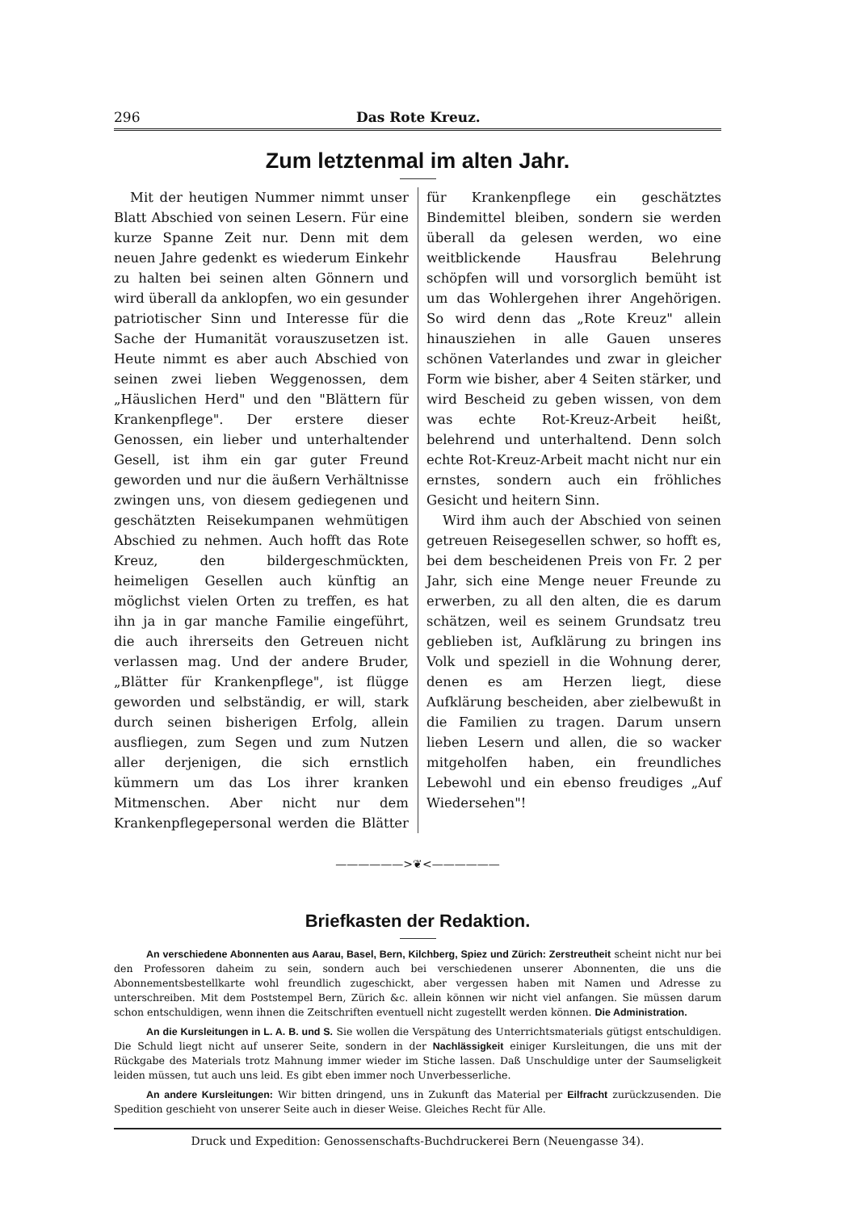296 Das Rote Kreuz.
Zum letztenmal im alten Jahr.
Mit der heutigen Nummer nimmt unser Blatt Abschied von seinen Lesern. Für eine kurze Spanne Zeit nur. Denn mit dem neuen Jahre gedenkt es wiederum Einkehr zu halten bei seinen alten Gönnern und wird überall da anklopfen, wo ein gesunder patriotischer Sinn und Interesse für die Sache der Humanität vorauszusetzen ist. Heute nimmt es aber auch Abschied von seinen zwei lieben Weggenossen, dem „Häuslichen Herd" und den "Blättern für Krankenpflege". Der erstere dieser Genossen, ein lieber und unterhaltender Gesell, ist ihm ein gar guter Freund geworden und nur die äußern Verhältnisse zwingen uns, von diesem gediegenen und geschätzten Reisekumpanen wehmütigen Abschied zu nehmen. Auch hofft das Rote Kreuz, den bildergeschmückten, heimeligen Gesellen auch künftig an möglichst vielen Orten zu treffen, es hat ihn ja in gar manche Familie eingeführt, die auch ihrerseits den Getreuen nicht verlassen mag. Und der andere Bruder, „Blätter für Krankenpflege", ist flügge geworden und selbständig, er will, stark durch seinen bisherigen Erfolg, allein ausfliegen, zum Segen und zum Nutzen aller derjenigen, die sich ernstlich kümmern um das Los ihrer kranken Mitmenschen. Aber nicht nur dem Krankenpflegepersonal werden die Blätter für Krankenpflege ein geschätztes Bindemittel bleiben, sondern sie werden überall da gelesen werden, wo eine weitblickende Hausfrau Belehrung schöpfen will und vorsorglich bemüht ist um das Wohlergehen ihrer Angehörigen. So wird denn das „Rote Kreuz" allein hinausziehen in alle Gauen unseres schönen Vaterlandes und zwar in gleicher Form wie bisher, aber 4 Seiten stärker, und wird Bescheid zu geben wissen, von dem was echte Rot-Kreuz-Arbeit heißt, belehrend und unterhaltend. Denn solch echte Rot-Kreuz-Arbeit macht nicht nur ein ernstes, sondern auch ein fröhliches Gesicht und heitern Sinn.
Wird ihm auch der Abschied von seinen getreuen Reisegesellen schwer, so hofft es, bei dem bescheidenen Preis von Fr. 2 per Jahr, sich eine Menge neuer Freunde zu erwerben, zu all den alten, die es darum schätzen, weil es seinem Grundsatz treu geblieben ist, Aufklärung zu bringen ins Volk und speziell in die Wohnung derer, denen es am Herzen liegt, diese Aufklärung bescheiden, aber zielbewußt in die Familien zu tragen. Darum unsern lieben Lesern und allen, die so wacker mitgeholfen haben, ein freundliches Lebewohl und ein ebenso freudiges „Auf Wiedersehen"!
——————>❦<——————
Briefkasten der Redaktion.
An verschiedene Abonnenten aus Aarau, Basel, Bern, Kilchberg, Spiez und Zürich: Zerstreutheit scheint nicht nur bei den Professoren daheim zu sein, sondern auch bei verschiedenen unserer Abonnenten, die uns die Abonnementsbestellkarte wohl freundlich zugeschickt, aber vergessen haben mit Namen und Adresse zu unterschreiben. Mit dem Poststempel Bern, Zürich &c. allein können wir nicht viel anfangen. Sie müssen darum schon entschuldigen, wenn ihnen die Zeitschriften eventuell nicht zugestellt werden können. Die Administration.
An die Kursleitungen in L. A. B. und S. Sie wollen die Verspätung des Unterrichtsmaterials gütigst entschuldigen. Die Schuld liegt nicht auf unserer Seite, sondern in der Nachlässigkeit einiger Kursleitungen, die uns mit der Rückgabe des Materials trotz Mahnung immer wieder im Stiche lassen. Daß Unschuldige unter der Saumseligkeit leiden müssen, tut auch uns leid. Es gibt eben immer noch Unverbesserliche.
An andere Kursleitungen: Wir bitten dringend, uns in Zukunft das Material per Eilfracht zurückzusenden. Die Spedition geschieht von unserer Seite auch in dieser Weise. Gleiches Recht für Alle.
Druck und Expedition: Genossenschafts-Buchdruckerei Bern (Neuengasse 34).